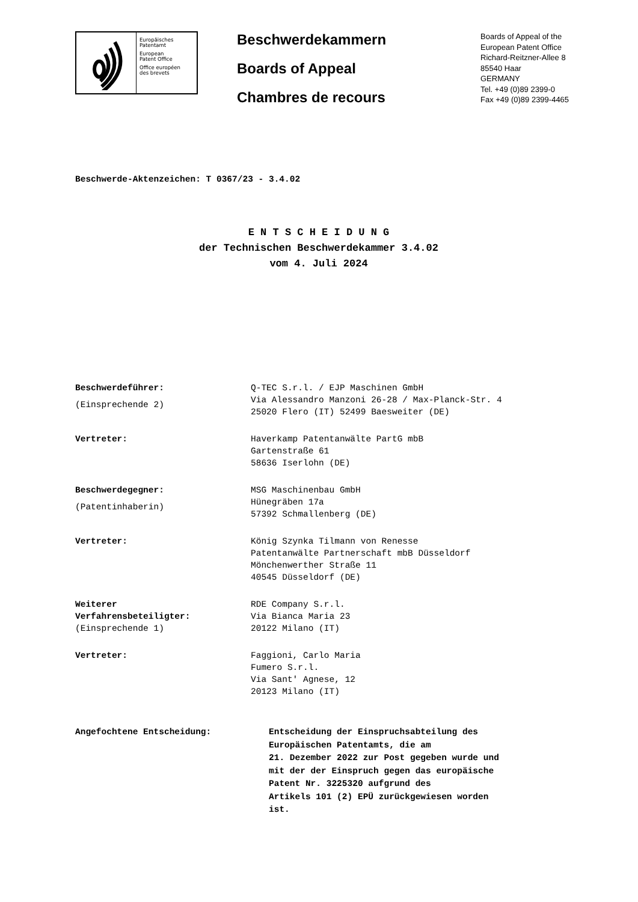Europäisches
Patentamt
European
Patent Office
Office européen
des brevets
Beschwerdekammern
Boards of Appeal
Chambres de recours
Boards of Appeal of the
European Patent Office
Richard-Reitzner-Allee 8
85540 Haar
GERMANY
Tel. +49 (0)89 2399-0
Fax +49 (0)89 2399-4465
Beschwerde-Aktenzeichen: T 0367/23 - 3.4.02
E N T S C H E I D U N G
der Technischen Beschwerdekammer 3.4.02
vom 4. Juli 2024
| Beschwerdeführer: (Einsprechende 2) | Q-TEC S.r.l. / EJP Maschinen GmbH Via Alessandro Manzoni 26-28 / Max-Planck-Str. 4 25020 Flero (IT) 52499 Baesweiter (DE) |
| Vertreter: | Haverkamp Patentanwälte PartG mbB Gartenstraße 61 58636 Iserlohn (DE) |
| Beschwerdegegner: (Patentinhaberin) | MSG Maschinenbau GmbH Hünegräben 17a 57392 Schmallenberg (DE) |
| Vertreter: | König Szynka Tilmann von Renesse Patentanwälte Partnerschaft mbB Düsseldorf Mönchenwerther Straße 11 40545 Düsseldorf (DE) |
| Weiterer Verfahrensbeteiligter: (Einsprechende 1) | RDE Company S.r.l. Via Bianca Maria 23 20122 Milano (IT) |
| Vertreter: | Faggioni, Carlo Maria Fumero S.r.l. Via Sant' Agnese, 12 20123 Milano (IT) |
Angefochtene Entscheidung: Entscheidung der Einspruchsabteilung des
Europäischen Patentamts, die am
21. Dezember 2022 zur Post gegeben wurde und
mit der der Einspruch gegen das europäische
Patent Nr. 3225320 aufgrund des
Artikels 101 (2) EPÜ zurückgewiesen worden
ist.